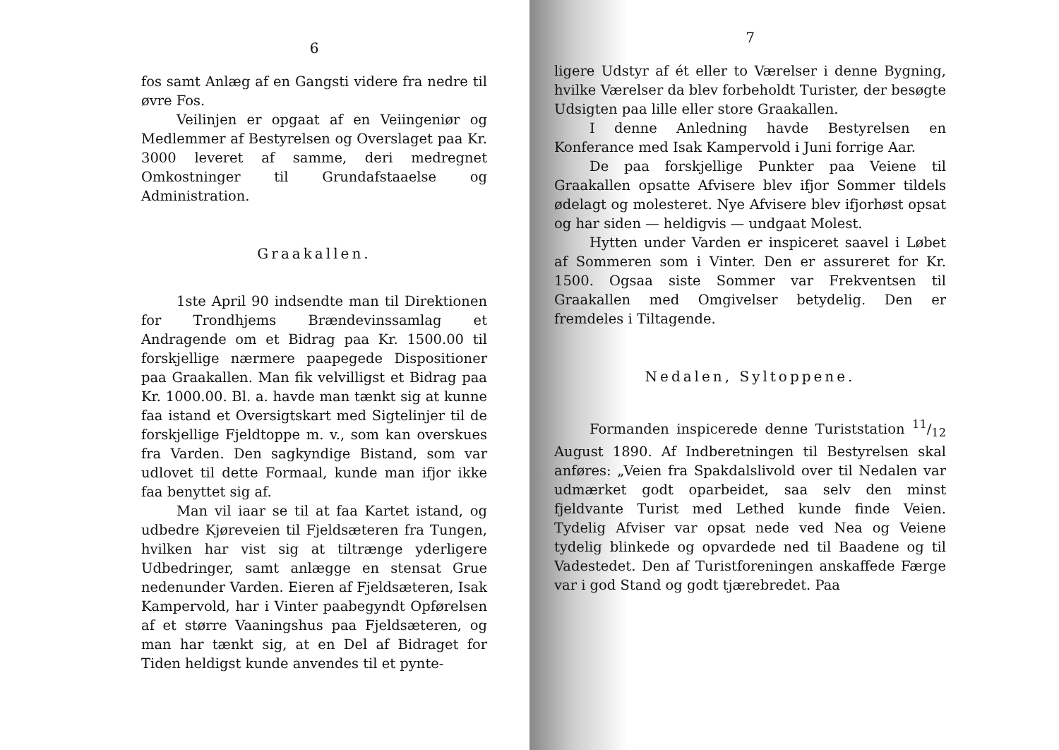6
fos samt Anlæg af en Gangsti videre fra nedre til øvre Fos.
Veilinjen er opgaat af en Veiingeniør og Medlemmer af Bestyrelsen og Overslaget paa Kr. 3000 leveret af samme, deri medregnet Omkostninger til Grundafstaaelse og Administration.
Graakallen.
1ste April 90 indsendte man til Direktionen for Trondhjems Brændevinssamlag et Andragende om et Bidrag paa Kr. 1500.00 til forskjellige nærmere paapegede Dispositioner paa Graakallen. Man fik velvilligst et Bidrag paa Kr. 1000.00. Bl. a. havde man tænkt sig at kunne faa istand et Oversigtskart med Sigtelinjer til de forskjellige Fjeldtoppe m. v., som kan overskues fra Varden. Den sagkyndige Bistand, som var udlovet til dette Formaal, kunde man ifjor ikke faa benyttet sig af.
Man vil iaar se til at faa Kartet istand, og udbedre Kjøreveien til Fjeldsæteren fra Tungen, hvilken har vist sig at tiltrænge yderligere Udbedringer, samt anlægge en stensat Grue nedenunder Varden. Eieren af Fjeldsæteren, Isak Kampervold, har i Vinter paabegyndt Opførelsen af et større Vaaningshus paa Fjeldsæteren, og man har tænkt sig, at en Del af Bidraget for Tiden heldigst kunde anvendes til et pynte-
7
ligere Udstyr af ét eller to Værelser i denne Bygning, hvilke Værelser da blev forbeholdt Turister, der besøgte Udsigten paa lille eller store Graakallen.
I denne Anledning havde Bestyrelsen en Konferance med Isak Kampervold i Juni forrige Aar.
De paa forskjellige Punkter paa Veiene til Graakallen opsatte Afvisere blev ifjor Sommer tildels ødelagt og molesteret. Nye Afvisere blev ifjorhøst opsat og har siden — heldigvis — undgaat Molest.
Hytten under Varden er inspiceret saavel i Løbet af Sommeren som i Vinter. Den er assureret for Kr. 1500. Ogsaa siste Sommer var Frekventsen til Graakallen med Omgivelser betydelig. Den er fremdeles i Tiltagende.
Nedalen, Syltoppene.
Formanden inspicerede denne Turiststation 11/12 August 1890. Af Indberetningen til Bestyrelsen skal anføres: „Veien fra Spakdalslivold over til Nedalen var udmærket godt oparbeidet, saa selv den minst fjeldvante Turist med Lethed kunde finde Veien. Tydelig Afviser var opsat nede ved Nea og Veiene tydelig blinkede og opvardede ned til Baadene og til Vadestedet. Den af Turistforeningen anskaffede Færge var i god Stand og godt tjærebredet. Paa